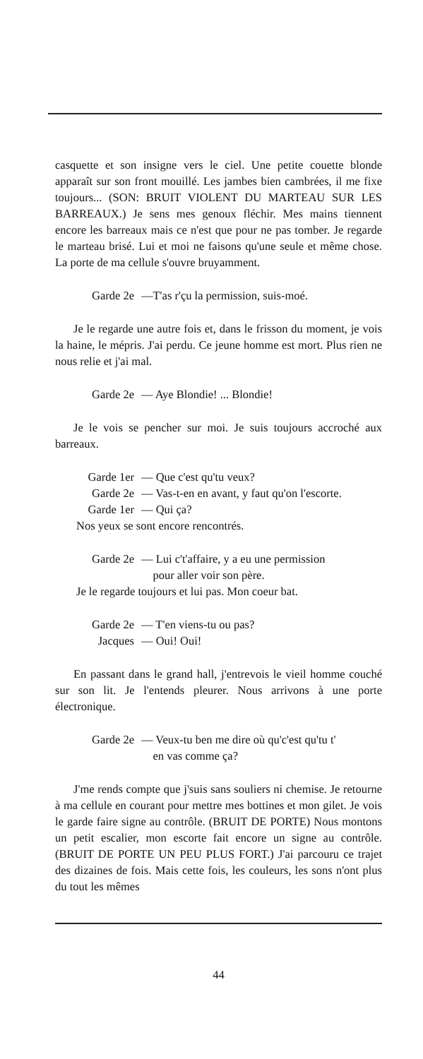casquette et son insigne vers le ciel. Une petite couette blonde apparaît sur son front mouillé. Les jambes bien cambrées, il me fixe toujours... (SON: BRUIT VIOLENT DU MARTEAU SUR LES BARREAUX.) Je sens mes genoux fléchir. Mes mains tiennent encore les barreaux mais ce n'est que pour ne pas tomber. Je regarde le marteau brisé. Lui et moi ne faisons qu'une seule et même chose. La porte de ma cellule s'ouvre bruyamment.
Garde 2e —T'as r'çu la permission, suis-moé.
Je le regarde une autre fois et, dans le frisson du moment, je vois la haine, le mépris. J'ai perdu. Ce jeune homme est mort. Plus rien ne nous relie et j'ai mal.
Garde 2e — Aye Blondie! ... Blondie!
Je le vois se pencher sur moi. Je suis toujours accroché aux barreaux.
Garde 1er — Que c'est qu'tu veux?
Garde 2e — Vas-t-en en avant, y faut qu'on l'escorte.
Garde 1er — Qui ça?
Nos yeux se sont encore rencontrés.
Garde 2e — Lui c't'affaire, y a eu une permission
pour aller voir son père.
Je le regarde toujours et lui pas. Mon coeur bat.
Garde 2e — T'en viens-tu ou pas?
Jacques — Oui! Oui!
En passant dans le grand hall, j'entrevois le vieil homme couché sur son lit. Je l'entends pleurer. Nous arrivons à une porte électronique.
Garde 2e — Veux-tu ben me dire où qu'c'est qu'tu t'
en vas comme ça?
J'me rends compte que j'suis sans souliers ni chemise. Je retourne à ma cellule en courant pour mettre mes bottines et mon gilet. Je vois le garde faire signe au contrôle. (BRUIT DE PORTE) Nous montons un petit escalier, mon escorte fait encore un signe au contrôle. (BRUIT DE PORTE UN PEU PLUS FORT.) J'ai parcouru ce trajet des dizaines de fois. Mais cette fois, les couleurs, les sons n'ont plus du tout les mêmes
44